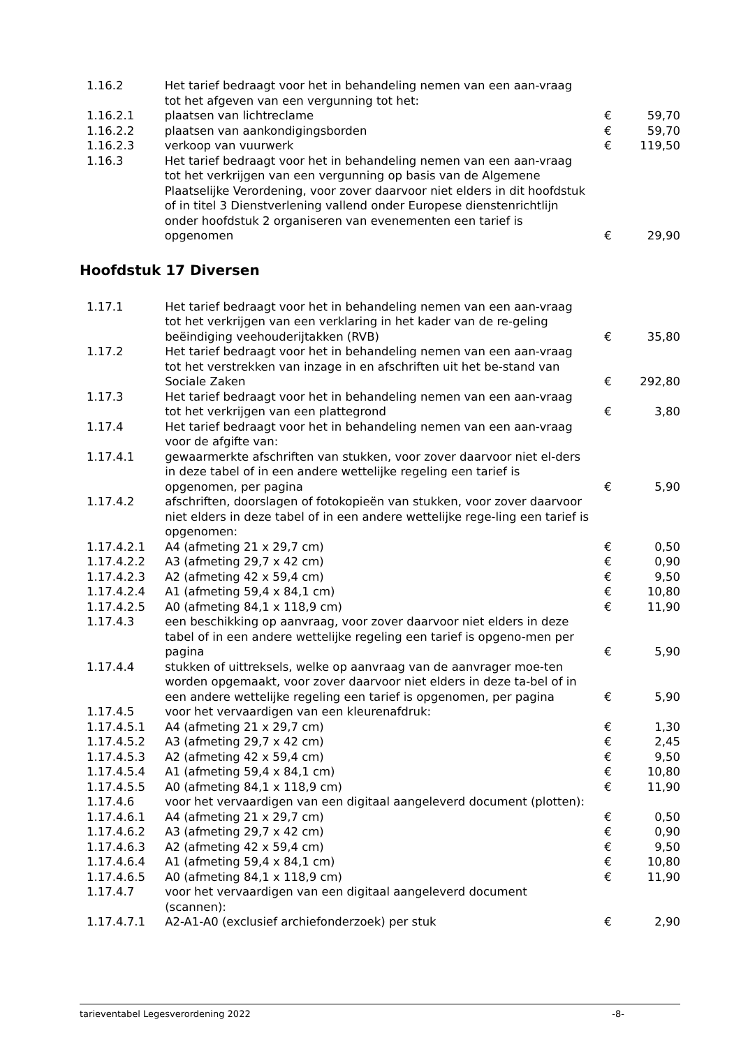| 1.16.2 | Het tarief bedraagt voor het in behandeling nemen van een aan-vraag tot het afgeven van een vergunning tot het: | | |
| 1.16.2.1 | plaatsen van lichtreclame | € | 59,70 |
| 1.16.2.2 | plaatsen van aankondigingsborden | € | 59,70 |
| 1.16.2.3 | verkoop van vuurwerk | € | 119,50 |
| 1.16.3 | Het tarief bedraagt voor het in behandeling nemen van een aan-vraag tot het verkrijgen van een vergunning op basis van de Algemene Plaatselijke Verordening, voor zover daarvoor niet elders in dit hoofdstuk of in titel 3 Dienstverlening vallend onder Europese dienstenrichtlijn onder hoofdstuk 2 organiseren van evenementen een tarief is opgenomen | € | 29,90 |
Hoofdstuk 17 Diversen
| 1.17.1 | Het tarief bedraagt voor het in behandeling nemen van een aan-vraag tot het verkrijgen van een verklaring in het kader van de re-geling beëindiging veehouderijtakken (RVB) | € | 35,80 |
| 1.17.2 | Het tarief bedraagt voor het in behandeling nemen van een aan-vraag tot het verstrekken van inzage in en afschriften uit het be-stand van Sociale Zaken | € | 292,80 |
| 1.17.3 | Het tarief bedraagt voor het in behandeling nemen van een aan-vraag tot het verkrijgen van een plattegrond | € | 3,80 |
| 1.17.4 | Het tarief bedraagt voor het in behandeling nemen van een aan-vraag voor de afgifte van: | | |
| 1.17.4.1 | gewaarmerkte afschriften van stukken, voor zover daarvoor niet el-ders in deze tabel of in een andere wettelijke regeling een tarief is opgenomen, per pagina | € | 5,90 |
| 1.17.4.2 | afschriften, doorslagen of fotokopieën van stukken, voor zover daarvoor niet elders in deze tabel of in een andere wettelijke rege-ling een tarief is opgenomen: | | |
| 1.17.4.2.1 | A4 (afmeting 21 x 29,7 cm) | € | 0,50 |
| 1.17.4.2.2 | A3 (afmeting 29,7 x 42 cm) | € | 0,90 |
| 1.17.4.2.3 | A2 (afmeting 42 x 59,4 cm) | € | 9,50 |
| 1.17.4.2.4 | A1 (afmeting 59,4 x 84,1 cm) | € | 10,80 |
| 1.17.4.2.5 | A0 (afmeting 84,1 x 118,9 cm) | € | 11,90 |
| 1.17.4.3 | een beschikking op aanvraag, voor zover daarvoor niet elders in deze tabel of in een andere wettelijke regeling een tarief is opgeno-men per pagina | € | 5,90 |
| 1.17.4.4 | stukken of uittreksels, welke op aanvraag van de aanvrager moe-ten worden opgemaakt, voor zover daarvoor niet elders in deze ta-bel of in een andere wettelijke regeling een tarief is opgenomen, per pagina | € | 5,90 |
| 1.17.4.5 | voor het vervaardigen van een kleurenafdruk: | | |
| 1.17.4.5.1 | A4 (afmeting 21 x 29,7 cm) | € | 1,30 |
| 1.17.4.5.2 | A3 (afmeting 29,7 x 42 cm) | € | 2,45 |
| 1.17.4.5.3 | A2 (afmeting 42 x 59,4 cm) | € | 9,50 |
| 1.17.4.5.4 | A1 (afmeting 59,4 x 84,1 cm) | € | 10,80 |
| 1.17.4.5.5 | A0 (afmeting 84,1 x 118,9 cm) | € | 11,90 |
| 1.17.4.6 | voor het vervaardigen van een digitaal aangeleverd document (plotten): | | |
| 1.17.4.6.1 | A4 (afmeting 21 x 29,7 cm) | € | 0,50 |
| 1.17.4.6.2 | A3 (afmeting 29,7 x 42 cm) | € | 0,90 |
| 1.17.4.6.3 | A2 (afmeting 42 x 59,4 cm) | € | 9,50 |
| 1.17.4.6.4 | A1 (afmeting 59,4 x 84,1 cm) | € | 10,80 |
| 1.17.4.6.5 | A0 (afmeting 84,1 x 118,9 cm) | € | 11,90 |
| 1.17.4.7 | voor het vervaardigen van een digitaal aangeleverd document (scannen): | | |
| 1.17.4.7.1 | A2-A1-A0 (exclusief archiefonderzoek) per stuk | € | 2,90 |
tarieventabel Legesverordening 2022 -8-